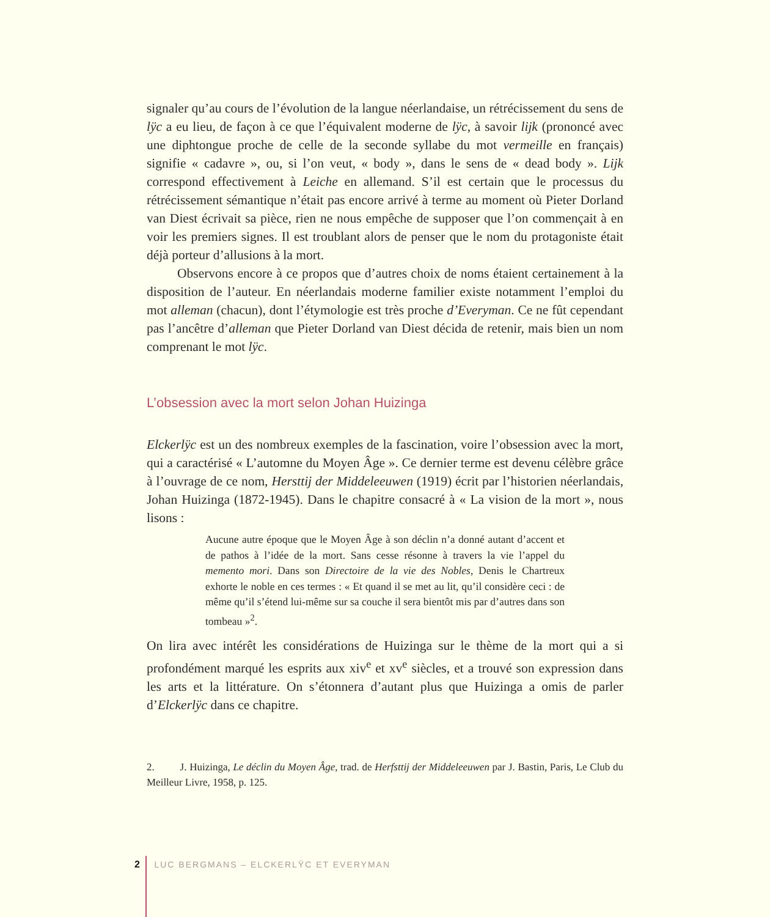signaler qu’au cours de l’évolution de la langue néerlandaise, un rétrécissement du sens de lÿc a eu lieu, de façon à ce que l’équivalent moderne de lÿc, à savoir lijk (prononcé avec une diphtongue proche de celle de la seconde syllabe du mot vermeille en français) signifie « cadavre », ou, si l’on veut, « body », dans le sens de « dead body ». Lijk correspond effectivement à Leiche en allemand. S’il est certain que le processus du rétrécissement sémantique n’était pas encore arrivé à terme au moment où Pieter Dorland van Diest écrivait sa pièce, rien ne nous empêche de supposer que l’on commençait à en voir les premiers signes. Il est troublant alors de penser que le nom du protagoniste était déjà porteur d’allusions à la mort.
Observons encore à ce propos que d’autres choix de noms étaient certainement à la disposition de l’auteur. En néerlandais moderne familier existe notamment l’emploi du mot alleman (chacun), dont l’étymologie est très proche d’Everyman. Ce ne fût cependant pas l’ancêtre d’alleman que Pieter Dorland van Diest décida de retenir, mais bien un nom comprenant le mot lÿc.
L’obsession avec la mort selon Johan Huizinga
Elckerlÿc est un des nombreux exemples de la fascination, voire l’obsession avec la mort, qui a caractérisé « L’automne du Moyen Âge ». Ce dernier terme est devenu célèbre grâce à l’ouvrage de ce nom, Hersttij der Middeleeuwen (1919) écrit par l’historien néerlandais, Johan Huizinga (1872-1945). Dans le chapitre consacré à « La vision de la mort », nous lisons :
Aucune autre époque que le Moyen Âge à son déclin n’a donné autant d’accent et de pathos à l’idée de la mort. Sans cesse résonne à travers la vie l’appel du memento mori. Dans son Directoire de la vie des Nobles, Denis le Chartreux exhorte le noble en ces termes : « Et quand il se met au lit, qu’il considère ceci : de même qu’il s’étend lui-même sur sa couche il sera bientôt mis par d’autres dans son tombeau »<sup>2</sup>.
On lira avec intérêt les considérations de Huizinga sur le thème de la mort qui a si profondément marqué les esprits aux xiv<sup>e</sup> et xv<sup>e</sup> siècles, et a trouvé son expression dans les arts et la littérature. On s’étonnera d’autant plus que Huizinga a omis de parler d’Elckerlÿc dans ce chapitre.
2. J. Huizinga, Le déclin du Moyen Âge, trad. de Herfsttij der Middeleeuwen par J. Bastin, Paris, Le Club du Meilleur Livre, 1958, p. 125.
2 LUC BERGMANS – ELCKERLŸC ET EVERYMAN